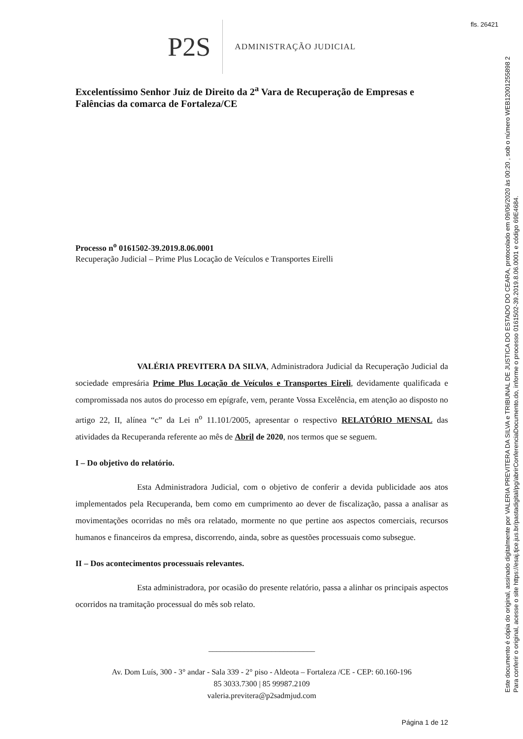fls. 26421
P2S ADMINISTRAÇÃO JUDICIAL
Excelentíssimo Senhor Juiz de Direito da 2<sup>a</sup> Vara de Recuperação de Empresas e Falências da comarca de Fortaleza/CE
Processo n<sup>o</sup> 0161502-39.2019.8.06.0001
Recuperação Judicial – Prime Plus Locação de Veículos e Transportes Eirelli
VALÉRIA PREVITERA DA SILVA, Administradora Judicial da Recuperação Judicial da sociedade empresária Prime Plus Locação de Veículos e Transportes Eireli, devidamente qualificada e compromissada nos autos do processo em epígrafe, vem, perante Vossa Excelência, em atenção ao disposto no artigo 22, II, alínea “c” da Lei n<sup>o</sup> 11.101/2005, apresentar o respectivo RELATÓRIO MENSAL das atividades da Recuperanda referente ao mês de Abril de 2020, nos termos que se seguem.
I – Do objetivo do relatório.
Esta Administradora Judicial, com o objetivo de conferir a devida publicidade aos atos implementados pela Recuperanda, bem como em cumprimento ao dever de fiscalização, passa a analisar as movimentações ocorridas no mês ora relatado, mormente no que pertine aos aspectos comerciais, recursos humanos e financeiros da empresa, discorrendo, ainda, sobre as questões processuais como subsegue.
II – Dos acontecimentos processuais relevantes.
Esta administradora, por ocasião do presente relatório, passa a alinhar os principais aspectos ocorridos na tramitação processual do mês sob relato.
___________________________
Av. Dom Luís, 300 - 3° andar - Sala 339 - 2° piso - Aldeota – Fortaleza /CE - CEP: 60.160-196
85 3033.7300 | 85 99987.2109
valeria.previtera@p2sadmjud.com
Página 1 de 12
Este documento é cópia do original, assinado digitalmente por VALERIA PREVITERA DA SILVA e TRIBUNAL DE JUSTICA DO ESTADO DO CEARA, protocolado em 09/06/2020 às 00:20 , sob o número WEB12001255898 2
Para conferir o original, acesse o site https://esaj.tjce.jus.br/pastadigital/pg/abrirConferenciaDocumento.do, informe o processo 0161502-39.2019.8.06.0001 e código 69E4684.